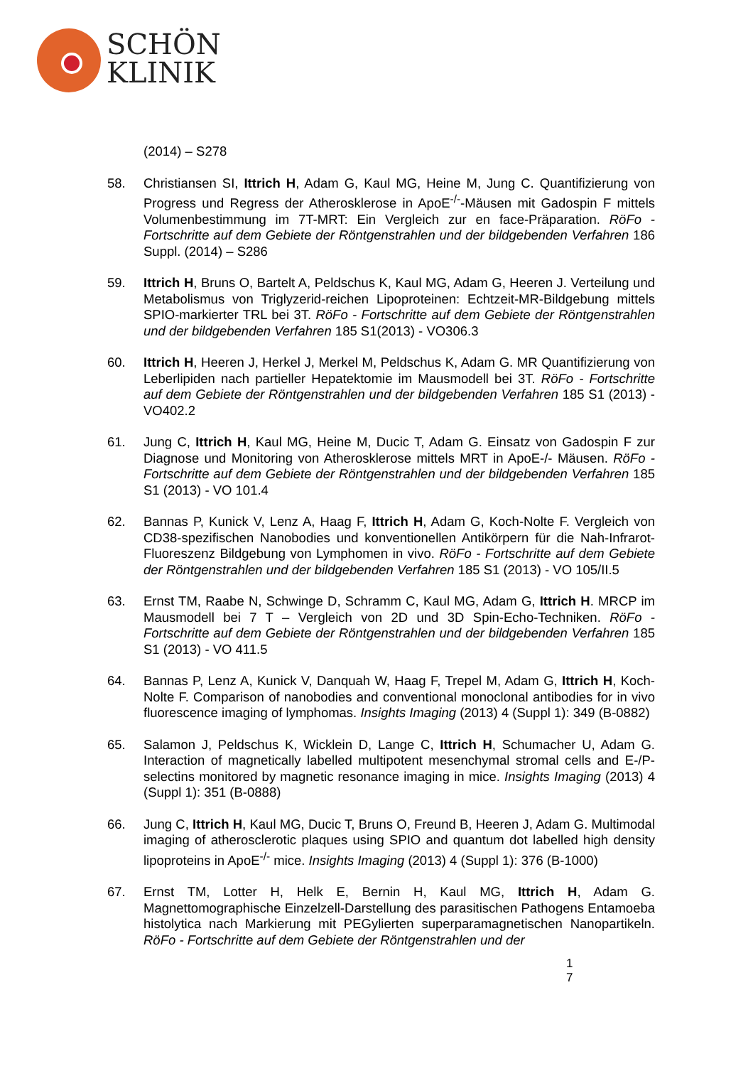SCHÖN
KLINIK
(2014) – S278
58. Christiansen SI, Ittrich H, Adam G, Kaul MG, Heine M, Jung C. Quantifizierung von Progress und Regress der Atherosklerose in ApoE<sup>-/-</sup>-Mäusen mit Gadospin F mittels Volumenbestimmung im 7T-MRT: Ein Vergleich zur en face-Präparation. RöFo - Fortschritte auf dem Gebiete der Röntgenstrahlen und der bildgebenden Verfahren 186 Suppl. (2014) – S286
59. Ittrich H, Bruns O, Bartelt A, Peldschus K, Kaul MG, Adam G, Heeren J. Verteilung und Metabolismus von Triglyzerid-reichen Lipoproteinen: Echtzeit-MR-Bildgebung mittels SPIO-markierter TRL bei 3T. RöFo - Fortschritte auf dem Gebiete der Röntgenstrahlen und der bildgebenden Verfahren 185 S1(2013) - VO306.3
60. Ittrich H, Heeren J, Herkel J, Merkel M, Peldschus K, Adam G. MR Quantifizierung von Leberlipiden nach partieller Hepatektomie im Mausmodell bei 3T. RöFo - Fortschritte auf dem Gebiete der Röntgenstrahlen und der bildgebenden Verfahren 185 S1 (2013) - VO402.2
61. Jung C, Ittrich H, Kaul MG, Heine M, Ducic T, Adam G. Einsatz von Gadospin F zur Diagnose und Monitoring von Atherosklerose mittels MRT in ApoE-/- Mäusen. RöFo - Fortschritte auf dem Gebiete der Röntgenstrahlen und der bildgebenden Verfahren 185 S1 (2013) - VO 101.4
62. Bannas P, Kunick V, Lenz A, Haag F, Ittrich H, Adam G, Koch-Nolte F. Vergleich von CD38-spezifischen Nanobodies und konventionellen Antikörpern für die Nah-Infrarot-Fluoreszenz Bildgebung von Lymphomen in vivo. RöFo - Fortschritte auf dem Gebiete der Röntgenstrahlen und der bildgebenden Verfahren 185 S1 (2013) - VO 105/II.5
63. Ernst TM, Raabe N, Schwinge D, Schramm C, Kaul MG, Adam G, Ittrich H. MRCP im Mausmodell bei 7 T – Vergleich von 2D und 3D Spin-Echo-Techniken. RöFo - Fortschritte auf dem Gebiete der Röntgenstrahlen und der bildgebenden Verfahren 185 S1 (2013) - VO 411.5
64. Bannas P, Lenz A, Kunick V, Danquah W, Haag F, Trepel M, Adam G, Ittrich H, Koch-Nolte F. Comparison of nanobodies and conventional monoclonal antibodies for in vivo fluorescence imaging of lymphomas. Insights Imaging (2013) 4 (Suppl 1): 349 (B-0882)
65. Salamon J, Peldschus K, Wicklein D, Lange C, Ittrich H, Schumacher U, Adam G. Interaction of magnetically labelled multipotent mesenchymal stromal cells and E-/P-selectins monitored by magnetic resonance imaging in mice. Insights Imaging (2013) 4 (Suppl 1): 351 (B-0888)
66. Jung C, Ittrich H, Kaul MG, Ducic T, Bruns O, Freund B, Heeren J, Adam G. Multimodal imaging of atherosclerotic plaques using SPIO and quantum dot labelled high density lipoproteins in ApoE<sup>-/-</sup> mice. Insights Imaging (2013) 4 (Suppl 1): 376 (B-1000)
67. Ernst TM, Lotter H, Helk E, Bernin H, Kaul MG, Ittrich H, Adam G. Magnettomographische Einzelzell-Darstellung des parasitischen Pathogens Entamoeba histolytica nach Markierung mit PEGylierten superparamagnetischen Nanopartikeln. RöFo - Fortschritte auf dem Gebiete der Röntgenstrahlen und der
1
7